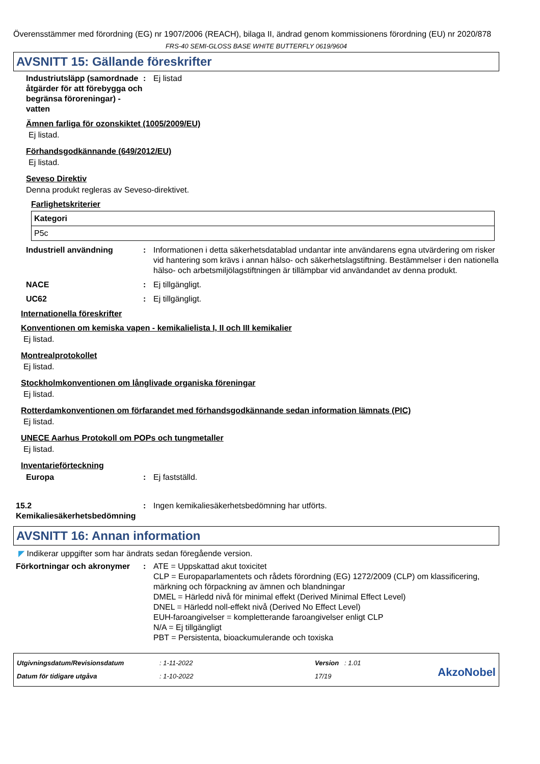Överensstämmer med förordning (EG) nr 1907/2006 (REACH), bilaga II, ändrad genom kommissionens förordning (EU) nr 2020/878
FRS-40 SEMI-GLOSS BASE WHITE BUTTERFLY 0619/9604
AVSNITT 15: Gällande föreskrifter
Industriutsläpp (samordnade åtgärder för att förebygga och begränsa föroreningar) - vatten
: Ej listad
Ämnen farliga för ozonskiktet (1005/2009/EU)
Ej listad.
Förhandsgodkännande (649/2012/EU)
Ej listad.
Seveso Direktiv
Denna produkt regleras av Seveso-direktivet.
Farlighetskriterier
| Kategori |
| --- |
| P5c |
Industriell användning : Informationen i detta säkerhetsdatablad undantar inte användarens egna utvärdering om risker vid hantering som krävs i annan hälso- och säkerhetslagstiftning. Bestämmelser i den nationella hälso- och arbetsmiljölagstiftningen är tillämpbar vid användandet av denna produkt.
NACE : Ej tillgängligt.
UC62 : Ej tillgängligt.
Internationella föreskrifter
Konventionen om kemiska vapen - kemikalielista I, II och III kemikalier
Ej listad.
Montrealprotokollet
Ej listad.
Stockholmkonventionen om långlivade organiska föreningar
Ej listad.
Rotterdamkonventionen om förfarandet med förhandsgodkännande sedan information lämnats (PIC)
Ej listad.
UNECE Aarhus Protokoll om POPs och tungmetaller
Ej listad.
Inventarieförteckning
Europa : Ej fastställd.
15.2 Kemikaliesäkerhetsbedömning
: Ingen kemikaliesäkerhetsbedömning har utförts.
AVSNITT 16: Annan information
◤ Indikerar uppgifter som har ändrats sedan föregående version.
Förkortningar och akronymer
: ATE = Uppskattad akut toxicitet
CLP = Europaparlamentets och rådets förordning (EG) 1272/2009 (CLP) om klassificering, märkning och förpackning av ämnen och blandningar
DMEL = Härledd nivå för minimal effekt (Derived Minimal Effect Level)
DNEL = Härledd noll-effekt nivå (Derived No Effect Level)
EUH-faroangivelser = kompletterande faroangivelser enligt CLP
N/A = Ej tillgängligt
PBT = Persistenta, bioackumulerande och toxiska
Utgivningsdatum/Revisionsdatum
Datum för tidigare utgåva
: 1-11-2022
: 1-10-2022
Version : 1.01
17/19
AkzoNobel